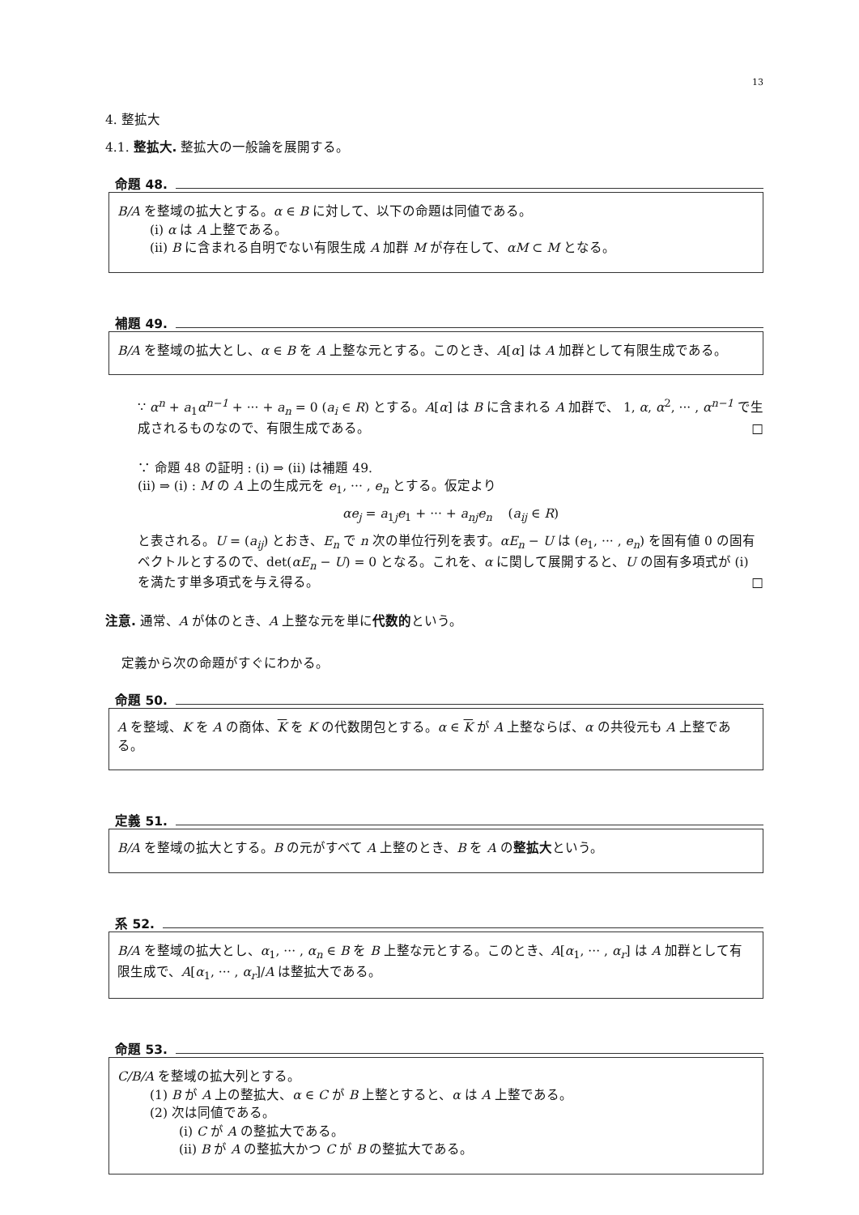13
4. 整拡大
4.1. 整拡大. 整拡大の一般論を展開する。
命題 48.
B/A を整域の拡大とする。α ∈ B に対して、以下の命題は同値である。
(i) α は A 上整である。
(ii) B に含まれる自明でない有限生成 A 加群 M が存在して、αM ⊂ M となる。
補題 49.
B/A を整域の拡大とし、α ∈ B を A 上整な元とする。このとき、A[α] は A 加群として有限生成である。
∵ α<sup>n</sup> + a<sub>1</sub>α<sup>n−1</sup> + ··· + a<sub>n</sub> = 0 (a<sub>i</sub> ∈ R) とする。A[α] は B に含まれる A 加群で、 1, α, α<sup>2</sup>, ··· , α<sup>n−1</sup> で生成されるものなので、有限生成である。 □
∵ 命題 48 の証明 : (i) ⇒ (ii) は補題 49.
(ii) ⇒ (i) : M の A 上の生成元を e<sub>1</sub>, ··· , e<sub>n</sub> とする。仮定より
αe<sub>j</sub> = a<sub>1j</sub>e<sub>1</sub> + ··· + a<sub>nj</sub>e<sub>n</sub> (a<sub>ij</sub> ∈ R)
と表される。U = (a<sub>ij</sub>) とおき、E<sub>n</sub> で n 次の単位行列を表す。αE<sub>n</sub> − U は (e<sub>1</sub>, ··· , e<sub>n</sub>) を固有値 0 の固有ベクトルとするので、det(αE<sub>n</sub> − U) = 0 となる。これを、α に関して展開すると、U の固有多項式が (i) を満たす単多項式を与え得る。 □
注意. 通常、A が体のとき、A 上整な元を単に代数的という。
定義から次の命題がすぐにわかる。
命題 50.
A を整域、K を A の商体、K を K の代数閉包とする。α ∈ K が A 上整ならば、α の共役元も A 上整である。
定義 51.
B/A を整域の拡大とする。B の元がすべて A 上整のとき、B を A の整拡大という。
系 52.
B/A を整域の拡大とし、α<sub>1</sub>, ··· , α<sub>n</sub> ∈ B を B 上整な元とする。このとき、A[α<sub>1</sub>, ··· , α<sub>r</sub>] は A 加群として有限生成で、A[α<sub>1</sub>, ··· , α<sub>r</sub>]/A は整拡大である。
命題 53.
C/B/A を整域の拡大列とする。
(1) B が A 上の整拡大、α ∈ C が B 上整とすると、α は A 上整である。
(2) 次は同値である。
(i) C が A の整拡大である。
(ii) B が A の整拡大かつ C が B の整拡大である。